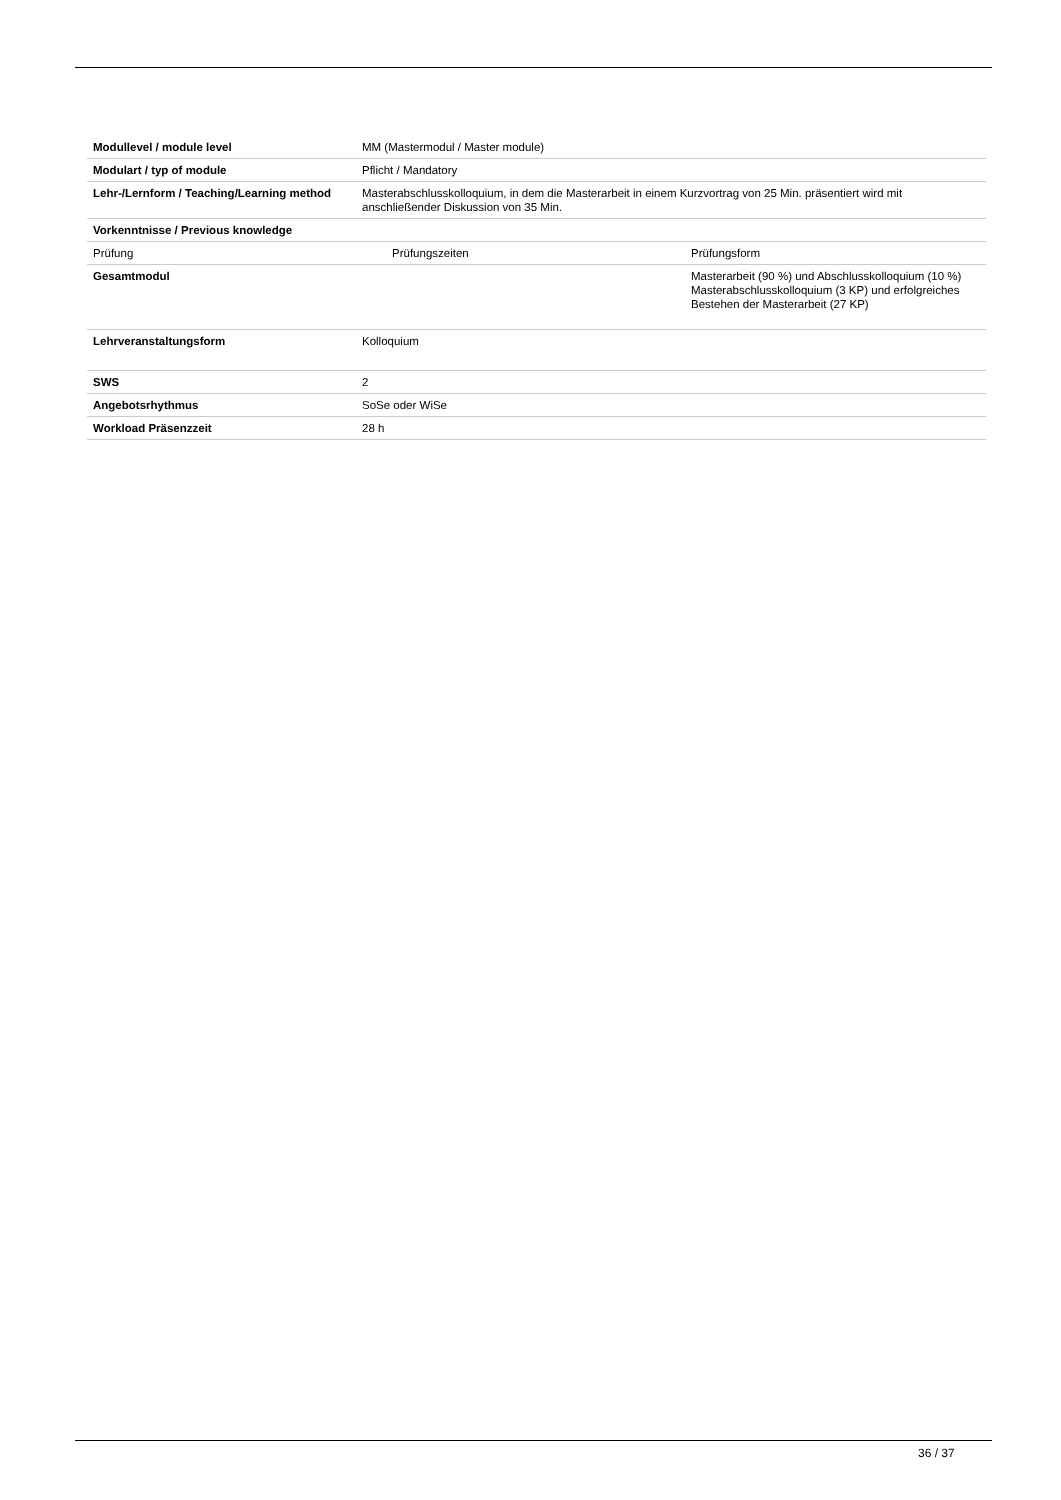| Modullevel / module level | MM (Mastermodul / Master module) | |
| Modulart / typ of module | Pflicht / Mandatory | |
| Lehr-/Lernform / Teaching/Learning method | Masterabschlusskolloquium, in dem die Masterarbeit in einem Kurzvortrag von 25 Min. präsentiert wird mit anschließender Diskussion von 35 Min. | |
| Vorkenntnisse / Previous knowledge | | |
| Prüfung | Prüfungszeiten | Prüfungsform |
| Gesamtmodul | | Masterarbeit (90 %) und Abschlusskolloquium (10 %) Masterabschlusskolloquium (3 KP) und erfolgreiches Bestehen der Masterarbeit (27 KP) |
| Lehrveranstaltungsform | Kolloquium | |
| SWS | 2 | |
| Angebotsrhythmus | SoSe oder WiSe | |
| Workload Präsenzzeit | 28 h | |
36 / 37